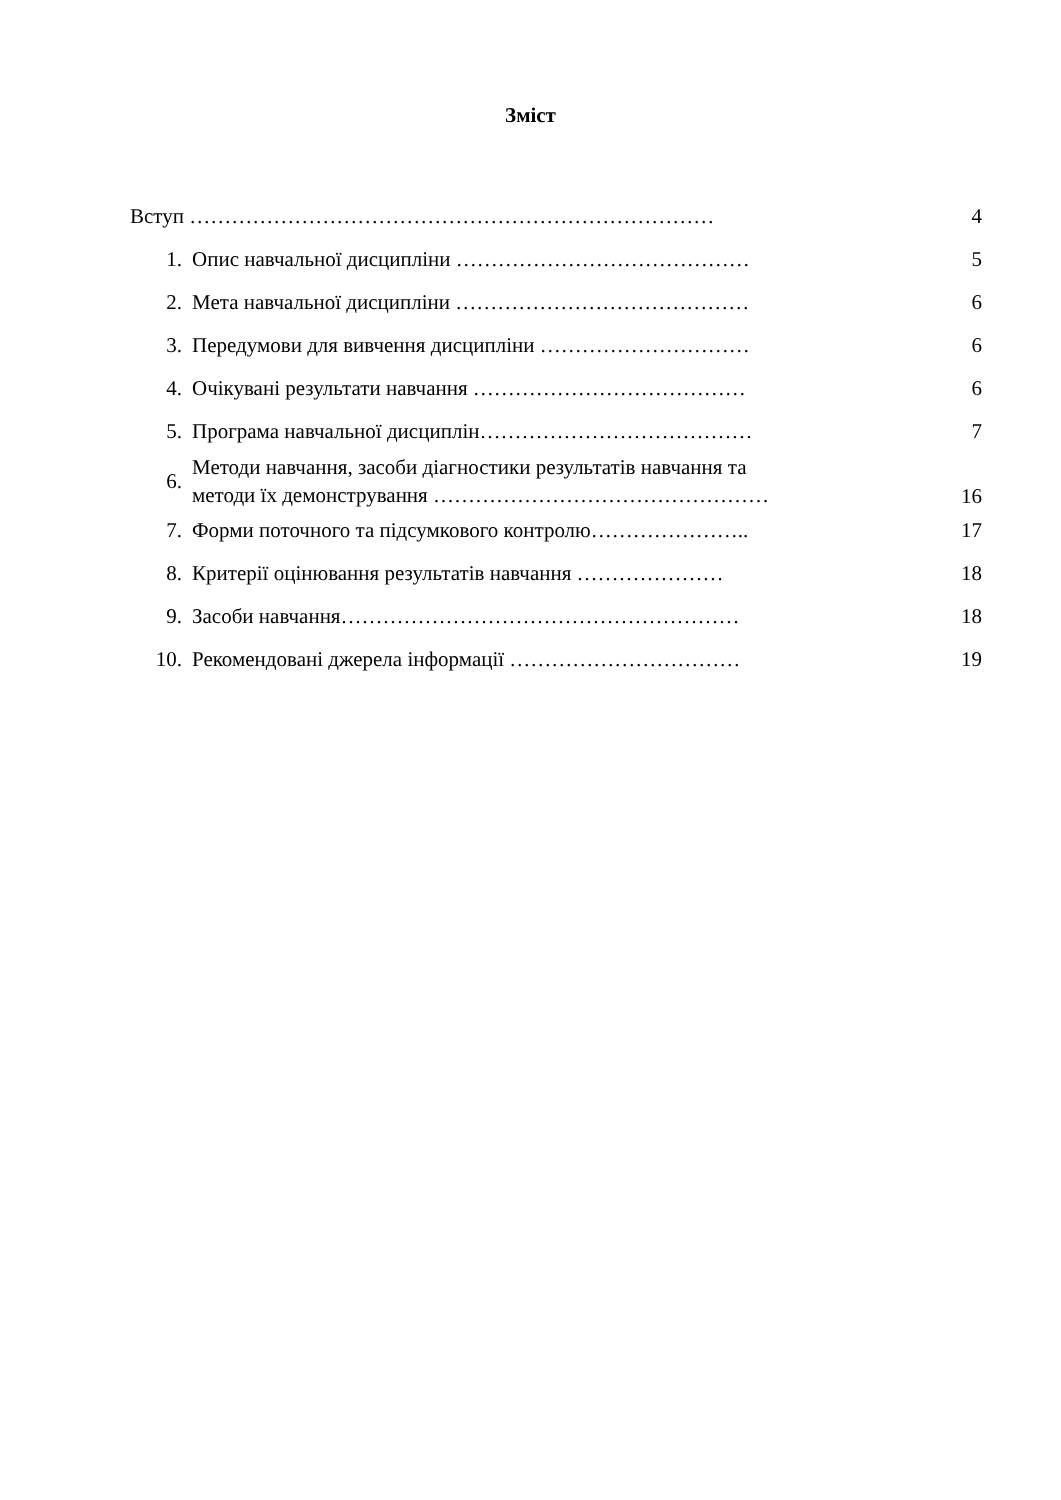Зміст
| Вступ ………………………………………………………………… | | 4 |
| 1. | Опис навчальної дисципліни …………………………………… | 5 |
| 2. | Мета навчальної дисципліни …………………………………… | 6 |
| 3. | Передумови для вивчення дисципліни ………………………… | 6 |
| 4. | Очікувані результати навчання ………………………………… | 6 |
| 5. | Програма навчальної дисциплін………………………………… | 7 |
| 6. | Методи навчання, засоби діагностики результатів навчання та методи їх демонстрування ………………………………………… | 16 |
| 7. | Форми поточного та підсумкового контролю………………….. | 17 |
| 8. | Критерії оцінювання результатів навчання ………………… | 18 |
| 9. | Засоби навчання………………………………………………… | 18 |
| 10. | Рекомендовані джерела інформації …………………………… | 19 |